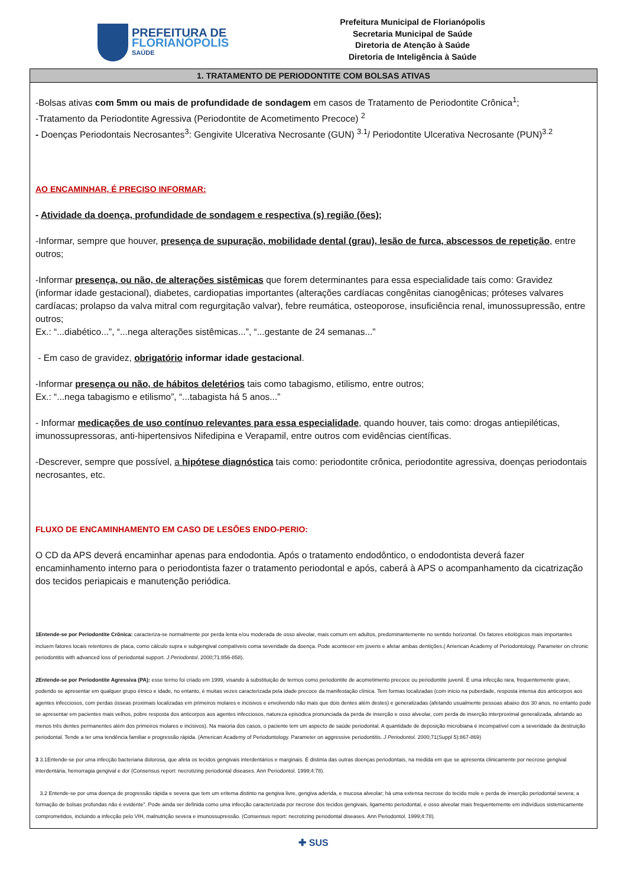PREFEITURA DE
FLORIANÓPOLIS
SAÚDE
Prefeitura Municipal de Florianópolis
Secretaria Municipal de Saúde
Diretoria de Atenção à Saúde
Diretoria de Inteligência à Saúde
1. TRATAMENTO DE PERIODONTITE COM BOLSAS ATIVAS
-Bolsas ativas com 5mm ou mais de profundidade de sondagem em casos de Tratamento de Periodontite Crônica<sup>1</sup>;
-Tratamento da Periodontite Agressiva (Periodontite de Acometimento Precoce) <sup>2</sup>
- Doenças Periodontais Necrosantes<sup>3</sup>: Gengivite Ulcerativa Necrosante (GUN) <sup>3.1</sup>/ Periodontite Ulcerativa Necrosante (PUN)<sup>3.2</sup>
AO ENCAMINHAR, É PRECISO INFORMAR:
- Atividade da doença, profundidade de sondagem e respectiva (s) região (ões);
-Informar, sempre que houver, presença de supuração, mobilidade dental (grau), lesão de furca, abscessos de repetição, entre outros;
-Informar presença, ou não, de alterações sistêmicas que forem determinantes para essa especialidade tais como: Gravidez (informar idade gestacional), diabetes, cardiopatias importantes (alterações cardíacas congênitas cianogênicas; próteses valvares cardíacas; prolapso da valva mitral com regurgitação valvar), febre reumática, osteoporose, insuficiência renal, imunossupressão, entre outros;
Ex.: “...diabético...”, “...nega alterações sistêmicas...”, “...gestante de 24 semanas...”
- Em caso de gravidez, obrigatório informar idade gestacional.
-Informar presença ou não, de hábitos deletérios tais como tabagismo, etilismo, entre outros;
Ex.: “...nega tabagismo e etilismo”, “...tabagista há 5 anos...”
- Informar medicações de uso contínuo relevantes para essa especialidade, quando houver, tais como: drogas antiepiléticas, imunossupressoras, anti-hipertensivos Nifedipina e Verapamil, entre outros com evidências científicas.
-Descrever, sempre que possível, a hipótese diagnóstica tais como: periodontite crônica, periodontite agressiva, doenças periodontais necrosantes, etc.
FLUXO DE ENCAMINHAMENTO EM CASO DE LESÕES ENDO-PERIO:
O CD da APS deverá encaminhar apenas para endodontia. Após o tratamento endodôntico, o endodontista deverá fazer encaminhamento interno para o periodontista fazer o tratamento periodontal e após, caberá à APS o acompanhamento da cicatrização dos tecidos periapicais e manutenção periódica.
1Entende-se por Periodontite Crônica: caracteriza-se normalmente por perda lenta e/ou moderada de osso alveolar, mais comum em adultos, predominantemente no sentido horizontal. Os fatores etiológicos mais importantes incluem fatores locais retentores de placa, como cálculo supra e subgengival compatíveis coma severidade da doença. Pode acontecer em jovens e afetar ambas dentições.( American Academy of Periodontology. Parameter on chronic periodontitis with advanced loss of periodontal support. J Periodontol. 2000;71:856-858).
2Entende-se por Periodontite Agressiva (PA): esse termo foi criado em 1999, visando à substituição de termos como periodontite de acometimento precoce ou periodontite juvenil. É uma infecção rara, frequentemente grave, podendo se apresentar em qualquer grupo étnico e idade, no entanto, é muitas vezes caracterizada pela idade precoce da manifestação clínica. Tem formas localizadas (com início na puberdade, resposta intensa dos anticorpos aos agentes infecciosos, com perdas ósseas proximais localizadas em primeiros molares e incisivos e envolvendo não mais que dois dentes além destes) e generalizadas (afetando usualmente pessoas abaixo dos 30 anos, no entanto pode se apresentar em pacientes mais velhos, pobre resposta dos anticorpos aos agentes infecciosos, natureza episódica pronunciada da perda de inserção e osso alveolar, com perda de inserção interproximal generalizada, afetando ao menos três dentes permanentes além dos primeiros molares e incisivos). Na maioria dos casos, o paciente tem um aspecto de saúde periodontal. A quantidade de deposição microbiana é incompatível com a severidade da destruição periodontal. Tende a ter uma tendência familiar e progressão rápida. (American Academy of Periodontology. Parameter on aggressive periodontitis. J Periodontol. 2000;71(Suppl 5):867-869)
3 3.1Entende-se por uma infecção bacteriana dolorosa, que afeta os tecidos gengivais interdentários e marginais. É distinta das outras doenças periodontais, na medida em que se apresenta clinicamente por necrose gengival interdentária, hemorragia gengival e dor (Consensus report: necrotizing periodontal diseases. Ann Periodontol. 1999;4:78).
3.2 Entende-se por uma doença de progressão rápida e severa que tem um eritema distinto na gengiva livre, gengiva aderida, e mucosa alveolar; há uma extensa necrose do tecido mole e perda de inserção periodontal severa; a formação de bolsas profundas não é evidente”. Pode ainda ser definida como uma infecção caracterizada por necrose dos tecidos gengivais, ligamento periodontal, e osso alveolar mais frequentemente em indivíduos sistemicamente comprometidos, incluindo a infecção pelo VIH, malnutrição severa e imunossupressão. (Consensus report: necrotizing periodontal diseases. Ann Periodontol. 1999;4:78).
✚ SUS